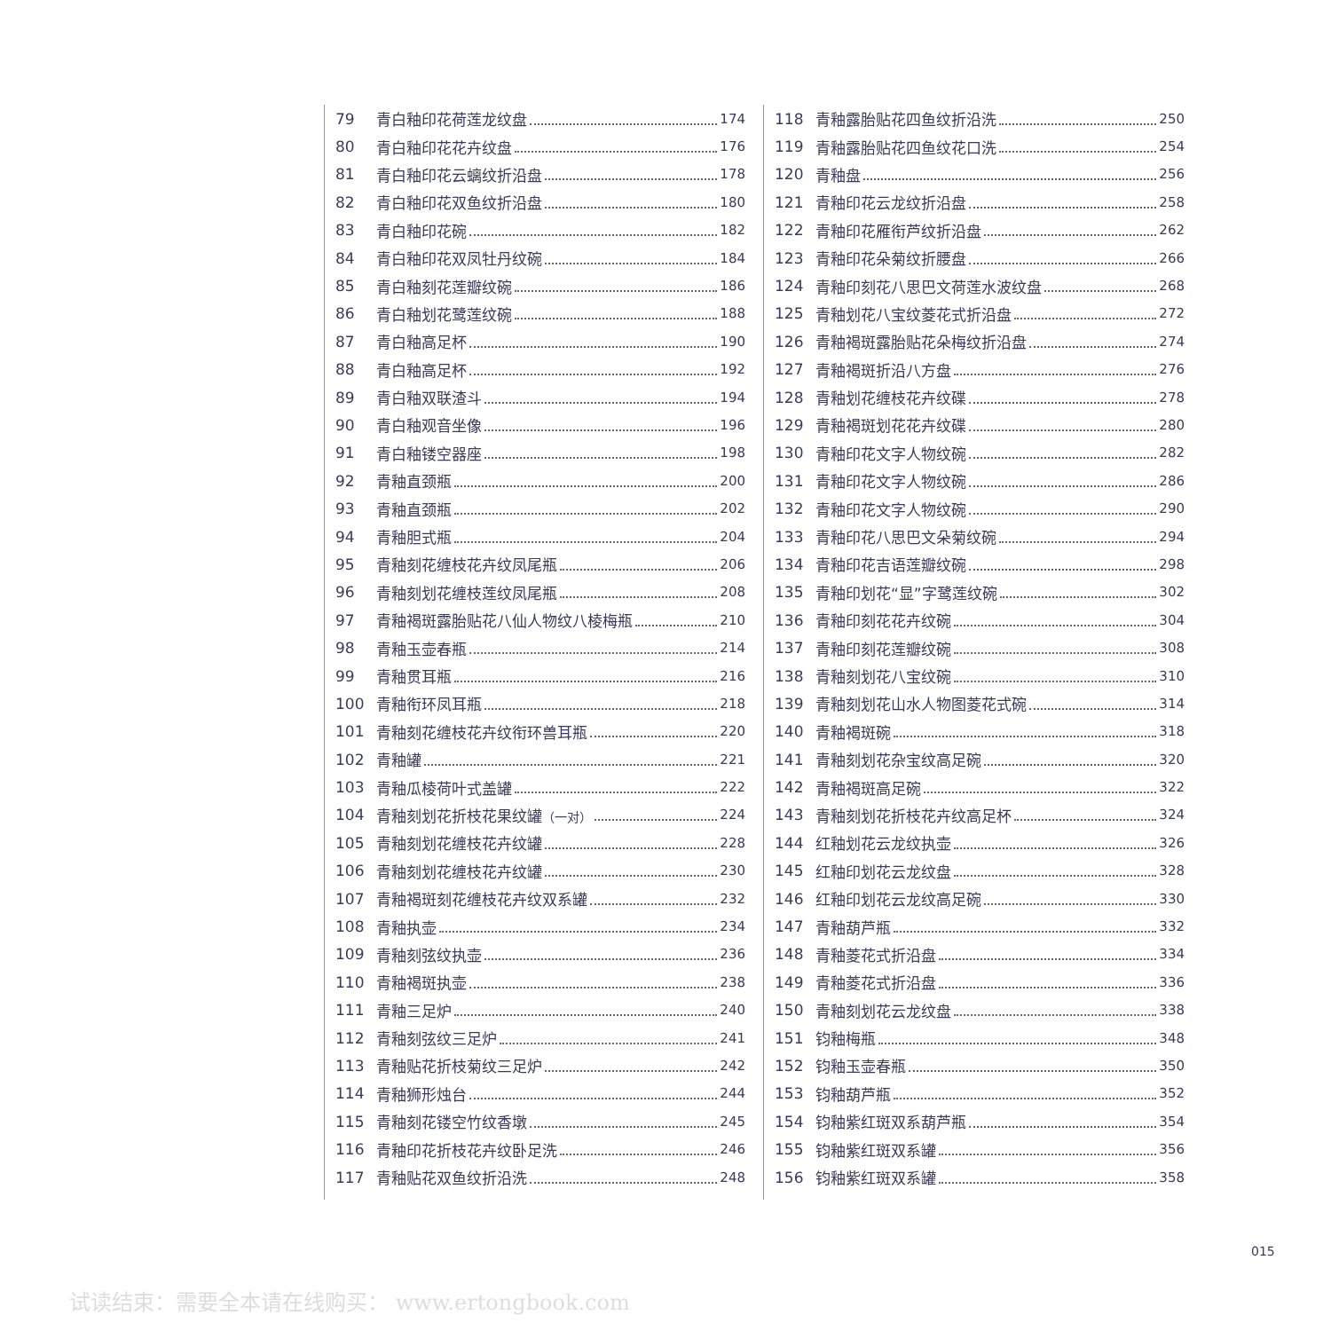79 青白釉印花荷莲龙纹盘 174
80 青白釉印花花卉纹盘 176
81 青白釉印花云螭纹折沿盘 178
82 青白釉印花双鱼纹折沿盘 180
83 青白釉印花碗 182
84 青白釉印花双凤牡丹纹碗 184
85 青白釉刻花莲瓣纹碗 186
86 青白釉划花鹭莲纹碗 188
87 青白釉高足杯 190
88 青白釉高足杯 192
89 青白釉双联渣斗 194
90 青白釉观音坐像 196
91 青白釉镂空器座 198
92 青釉直颈瓶 200
93 青釉直颈瓶 202
94 青釉胆式瓶 204
95 青釉刻花缠枝花卉纹凤尾瓶 206
96 青釉刻划花缠枝莲纹凤尾瓶 208
97 青釉褐斑露胎贴花八仙人物纹八棱梅瓶 210
98 青釉玉壶春瓶 214
99 青釉贯耳瓶 216
100 青釉衔环凤耳瓶 218
101 青釉刻花缠枝花卉纹衔环兽耳瓶 220
102 青釉罐 221
103 青釉瓜棱荷叶式盖罐 222
104 青釉刻划花折枝花果纹罐（一对） 224
105 青釉刻划花缠枝花卉纹罐 228
106 青釉刻划花缠枝花卉纹罐 230
107 青釉褐斑刻花缠枝花卉纹双系罐 232
108 青釉执壶 234
109 青釉刻弦纹执壶 236
110 青釉褐斑执壶 238
111 青釉三足炉 240
112 青釉刻弦纹三足炉 241
113 青釉贴花折枝菊纹三足炉 242
114 青釉狮形烛台 244
115 青釉刻花镂空竹纹香墩 245
116 青釉印花折枝花卉纹卧足洗 246
117 青釉贴花双鱼纹折沿洗 248
118 青釉露胎贴花四鱼纹折沿洗 250
119 青釉露胎贴花四鱼纹花口洗 254
120 青釉盘 256
121 青釉印花云龙纹折沿盘 258
122 青釉印花雁衔芦纹折沿盘 262
123 青釉印花朵菊纹折腰盘 266
124 青釉印刻花八思巴文荷莲水波纹盘 268
125 青釉划花八宝纹菱花式折沿盘 272
126 青釉褐斑露胎贴花朵梅纹折沿盘 274
127 青釉褐斑折沿八方盘 276
128 青釉划花缠枝花卉纹碟 278
129 青釉褐斑划花花卉纹碟 280
130 青釉印花文字人物纹碗 282
131 青釉印花文字人物纹碗 286
132 青釉印花文字人物纹碗 290
133 青釉印花八思巴文朵菊纹碗 294
134 青釉印花吉语莲瓣纹碗 298
135 青釉印划花“显”字鹭莲纹碗 302
136 青釉印刻花花卉纹碗 304
137 青釉印刻花莲瓣纹碗 308
138 青釉刻划花八宝纹碗 310
139 青釉刻划花山水人物图菱花式碗 314
140 青釉褐斑碗 318
141 青釉刻划花杂宝纹高足碗 320
142 青釉褐斑高足碗 322
143 青釉刻划花折枝花卉纹高足杯 324
144 红釉划花云龙纹执壶 326
145 红釉印划花云龙纹盘 328
146 红釉印划花云龙纹高足碗 330
147 青釉葫芦瓶 332
148 青釉菱花式折沿盘 334
149 青釉菱花式折沿盘 336
150 青釉刻划花云龙纹盘 338
151 钧釉梅瓶 348
152 钧釉玉壶春瓶 350
153 钧釉葫芦瓶 352
154 钧釉紫红斑双系葫芦瓶 354
155 钧釉紫红斑双系罐 356
156 钧釉紫红斑双系罐 358
015
试读结束：需要全本请在线购买： www.ertongbook.com